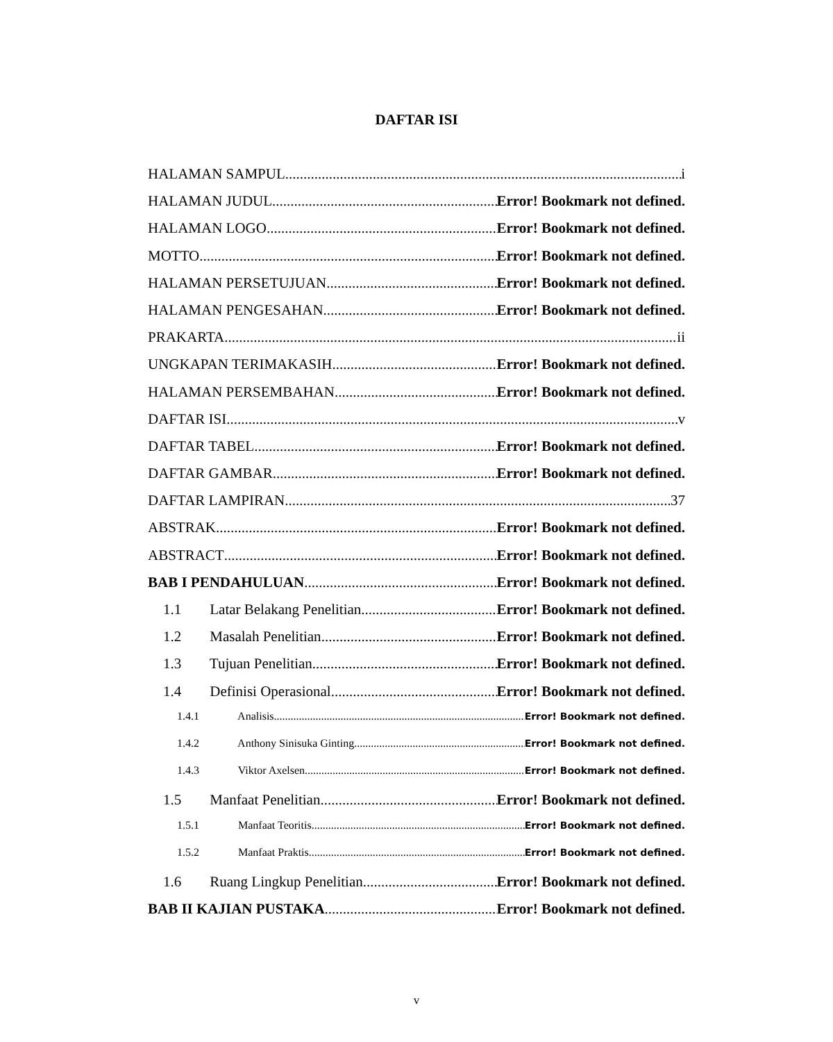DAFTAR ISI
HALAMAN SAMPUL i
HALAMAN JUDUL Error! Bookmark not defined.
HALAMAN LOGO Error! Bookmark not defined.
MOTTO Error! Bookmark not defined.
HALAMAN PERSETUJUAN Error! Bookmark not defined.
HALAMAN PENGESAHAN Error! Bookmark not defined.
PRAKARTA ii
UNGKAPAN TERIMAKASIH Error! Bookmark not defined.
HALAMAN PERSEMBAHAN Error! Bookmark not defined.
DAFTAR ISI v
DAFTAR TABEL Error! Bookmark not defined.
DAFTAR GAMBAR Error! Bookmark not defined.
DAFTAR LAMPIRAN 37
ABSTRAK Error! Bookmark not defined.
ABSTRACT Error! Bookmark not defined.
BAB I PENDAHULUAN Error! Bookmark not defined.
1.1 Latar Belakang Penelitian Error! Bookmark not defined.
1.2 Masalah Penelitian Error! Bookmark not defined.
1.3 Tujuan Penelitian Error! Bookmark not defined.
1.4 Definisi Operasional Error! Bookmark not defined.
1.4.1 Analisis Error! Bookmark not defined.
1.4.2 Anthony Sinisuka Ginting Error! Bookmark not defined.
1.4.3 Viktor Axelsen Error! Bookmark not defined.
1.5 Manfaat Penelitian Error! Bookmark not defined.
1.5.1 Manfaat Teoritis Error! Bookmark not defined.
1.5.2 Manfaat Praktis Error! Bookmark not defined.
1.6 Ruang Lingkup Penelitian Error! Bookmark not defined.
BAB II KAJIAN PUSTAKA Error! Bookmark not defined.
v